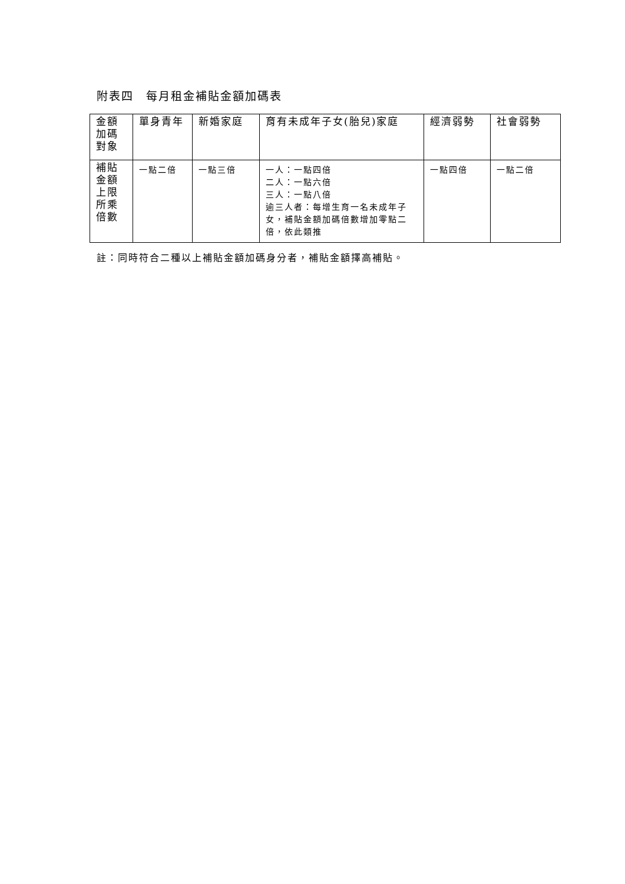附表四　每月租金補貼金額加碼表
| 金額 加碼 對象 | 單身青年 | 新婚家庭 | 育有未成年子女(胎兒)家庭 | 經濟弱勢 | 社會弱勢 |
| 補貼 金額 上限 所乘 倍數 | 一點二倍 | 一點三倍 | 一人：一點四倍 二人：一點六倍 三人：一點八倍 逾三人者：每增生育一名未成年子女，補貼金額加碼倍數增加零點二倍，依此類推 | 一點四倍 | 一點二倍 |
註：同時符合二種以上補貼金額加碼身分者，補貼金額擇高補貼。